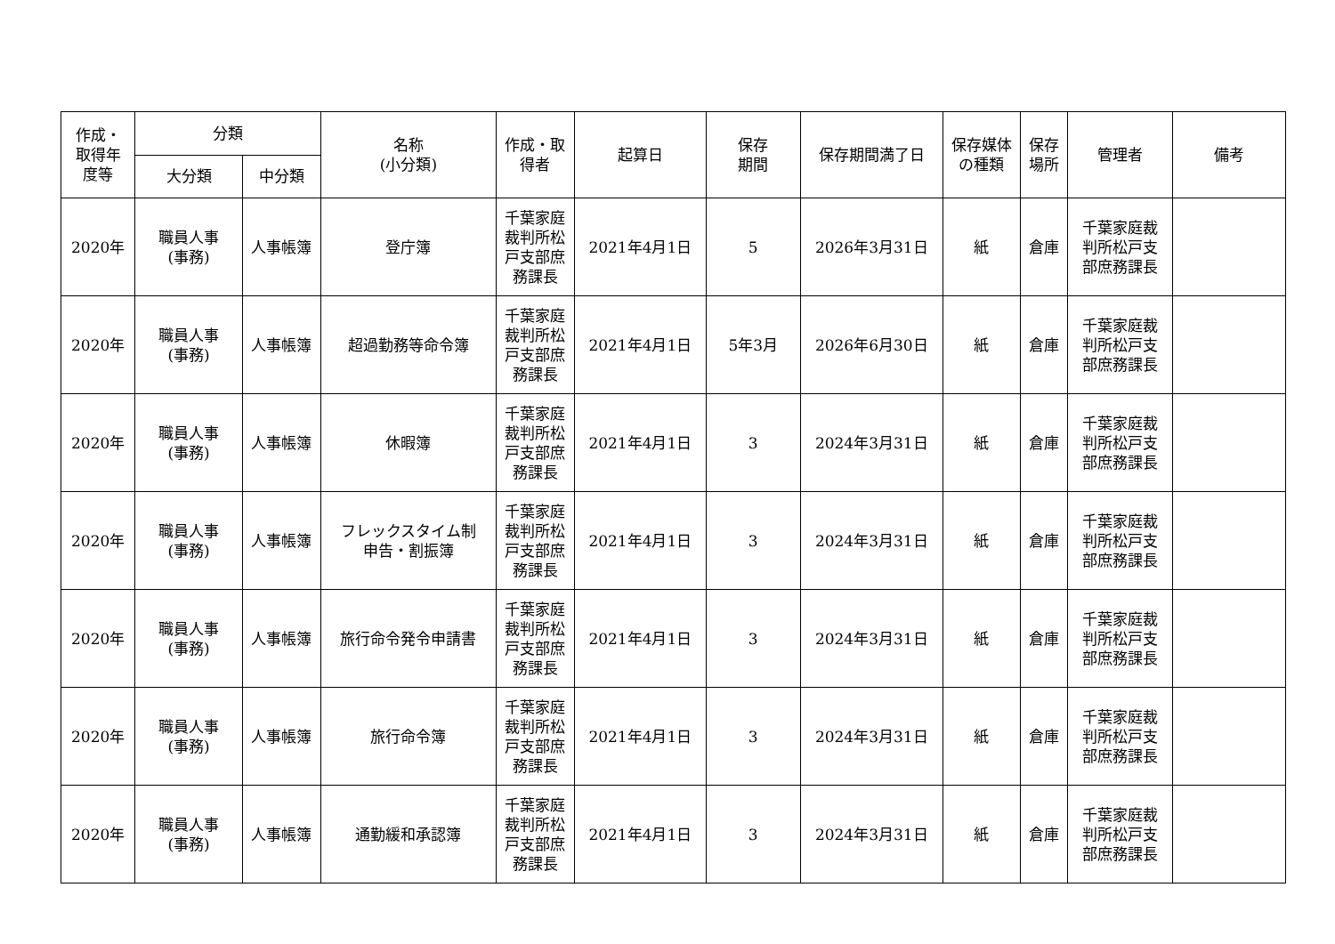| 作成・ 取得年 度等 | 分類 | | 名称 (小分類) | 作成・取 得者 | 起算日 | 保存 期間 | 保存期間満了日 | 保存媒体 の種類 | 保存 場所 | 管理者 | 備考 |
| --- | --- | --- | --- | --- | --- | --- | --- | --- | --- | --- | --- |
| | 大分類 | 中分類 | | | | | | | | | |
| 2020年 | 職員人事 (事務) | 人事帳簿 | 登庁簿 | 千葉家庭 裁判所松 戸支部庶 務課長 | 2021年4月1日 | 5 | 2026年3月31日 | 紙 | 倉庫 | 千葉家庭裁 判所松戸支 部庶務課長 | |
| 2020年 | 職員人事 (事務) | 人事帳簿 | 超過勤務等命令簿 | 千葉家庭 裁判所松 戸支部庶 務課長 | 2021年4月1日 | 5年3月 | 2026年6月30日 | 紙 | 倉庫 | 千葉家庭裁 判所松戸支 部庶務課長 | |
| 2020年 | 職員人事 (事務) | 人事帳簿 | 休暇簿 | 千葉家庭 裁判所松 戸支部庶 務課長 | 2021年4月1日 | 3 | 2024年3月31日 | 紙 | 倉庫 | 千葉家庭裁 判所松戸支 部庶務課長 | |
| 2020年 | 職員人事 (事務) | 人事帳簿 | フレックスタイム制 申告・割振簿 | 千葉家庭 裁判所松 戸支部庶 務課長 | 2021年4月1日 | 3 | 2024年3月31日 | 紙 | 倉庫 | 千葉家庭裁 判所松戸支 部庶務課長 | |
| 2020年 | 職員人事 (事務) | 人事帳簿 | 旅行命令発令申請書 | 千葉家庭 裁判所松 戸支部庶 務課長 | 2021年4月1日 | 3 | 2024年3月31日 | 紙 | 倉庫 | 千葉家庭裁 判所松戸支 部庶務課長 | |
| 2020年 | 職員人事 (事務) | 人事帳簿 | 旅行命令簿 | 千葉家庭 裁判所松 戸支部庶 務課長 | 2021年4月1日 | 3 | 2024年3月31日 | 紙 | 倉庫 | 千葉家庭裁 判所松戸支 部庶務課長 | |
| 2020年 | 職員人事 (事務) | 人事帳簿 | 通勤緩和承認簿 | 千葉家庭 裁判所松 戸支部庶 務課長 | 2021年4月1日 | 3 | 2024年3月31日 | 紙 | 倉庫 | 千葉家庭裁 判所松戸支 部庶務課長 | |